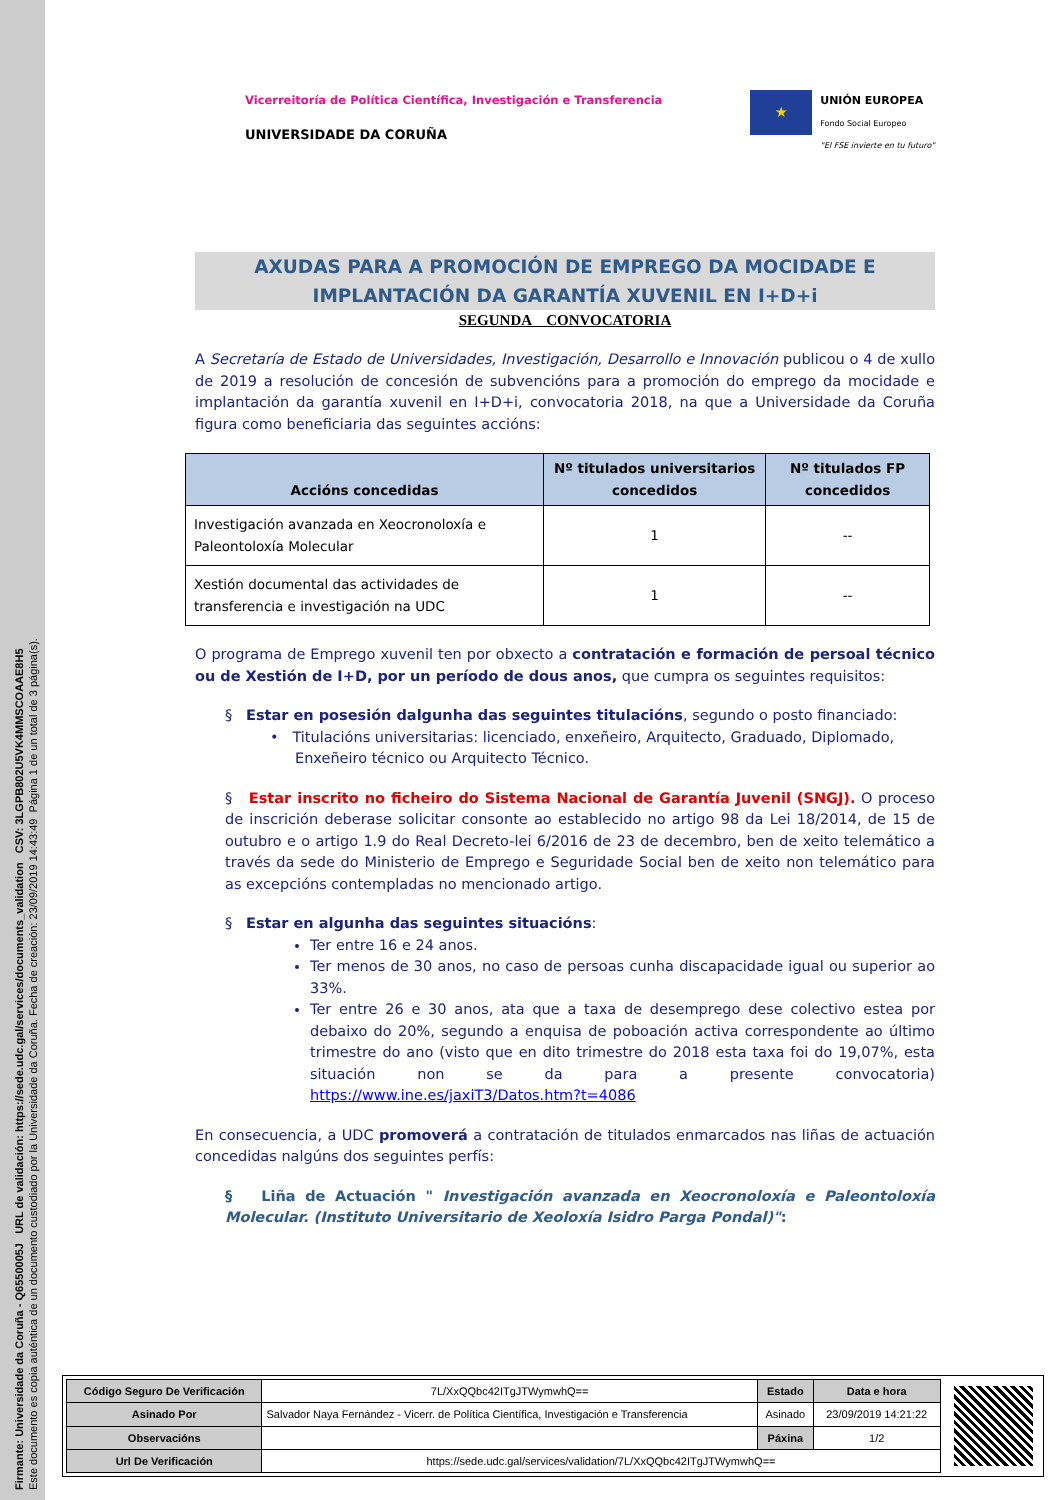Firmante: Universidade da Coruña - Q6550005J URL de validación: https://sede.udc.gal/services/documents_validation CSV: 3LGPB802U5VK4MMSCOAAE8H5
Este documento es copia auténtica de un documento custodiado por la Universidade da Coruña. Fecha de creación: 23/09/2019 14:43:49 Página 1 de un total de 3 página(s).
Vicerreitoría de Política Científica, Investigación e Transferencia
UNIVERSIDADE DA CORUÑA
★
UNIÓN EUROPEA
Fondo Social Europeo
"El FSE invierte en tu futuro"
AXUDAS PARA A PROMOCIÓN DE EMPREGO DA MOCIDADE E IMPLANTACIÓN DA GARANTÍA XUVENIL EN I+D+i
SEGUNDA CONVOCATORIA
A Secretaría de Estado de Universidades, Investigación, Desarrollo e Innovación publicou o 4 de xullo de 2019 a resolución de concesión de subvencións para a promoción do emprego da mocidade e implantación da garantía xuvenil en I+D+i, convocatoria 2018, na que a Universidade da Coruña figura como beneficiaria das seguintes accións:
| Accións concedidas | Nº titulados universitarios concedidos | Nº titulados FP concedidos |
| --- | --- | --- |
| Investigación avanzada en Xeocronoloxía e Paleontoloxía Molecular | 1 | -- |
| Xestión documental das actividades de transferencia e investigación na UDC | 1 | -- |
O programa de Emprego xuvenil ten por obxecto a contratación e formación de persoal técnico ou de Xestión de I+D, por un período de dous anos, que cumpra os seguintes requisitos:
§ Estar en posesión dalgunha das seguintes titulacións, segundo o posto financiado:
• Titulacións universitarias: licenciado, enxeñeiro, Arquitecto, Graduado, Diplomado,
Enxeñeiro técnico ou Arquitecto Técnico.
§ Estar inscrito no ficheiro do Sistema Nacional de Garantía Juvenil (SNGJ). O proceso de inscrición deberase solicitar consonte ao establecido no artigo 98 da Lei 18/2014, de 15 de outubro e o artigo 1.9 do Real Decreto-lei 6/2016 de 23 de decembro, ben de xeito telemático a través da sede do Ministerio de Emprego e Seguridade Social ben de xeito non telemático para as excepcións contempladas no mencionado artigo.
§ Estar en algunha das seguintes situacións:
Ter entre 16 e 24 anos.
Ter menos de 30 anos, no caso de persoas cunha discapacidade igual ou superior ao 33%.
Ter entre 26 e 30 anos, ata que a taxa de desemprego dese colectivo estea por debaixo do 20%, segundo a enquisa de poboación activa correspondente ao último trimestre do ano (visto que en dito trimestre do 2018 esta taxa foi do 19,07%, esta situación non se da para a presente convocatoria) https://www.ine.es/jaxiT3/Datos.htm?t=4086
En consecuencia, a UDC promoverá a contratación de titulados enmarcados nas liñas de actuación concedidas nalgúns dos seguintes perfís:
§ Liña de Actuación " Investigación avanzada en Xeocronoloxía e Paleontoloxía Molecular. (Instituto Universitario de Xeoloxía Isidro Parga Pondal)":
| Código Seguro De Verificación | 7L/XxQQbc42ITgJTWymwhQ== | Estado | Data e hora |
| Asinado Por | Salvador Naya Fernández - Vicerr. de Política Científica, Investigación e Transferencia | Asinado | 23/09/2019 14:21:22 |
| Observacións | | Páxina | 1/2 |
| Url De Verificación | https://sede.udc.gal/services/validation/7L/XxQQbc42ITgJTWymwhQ== | | |